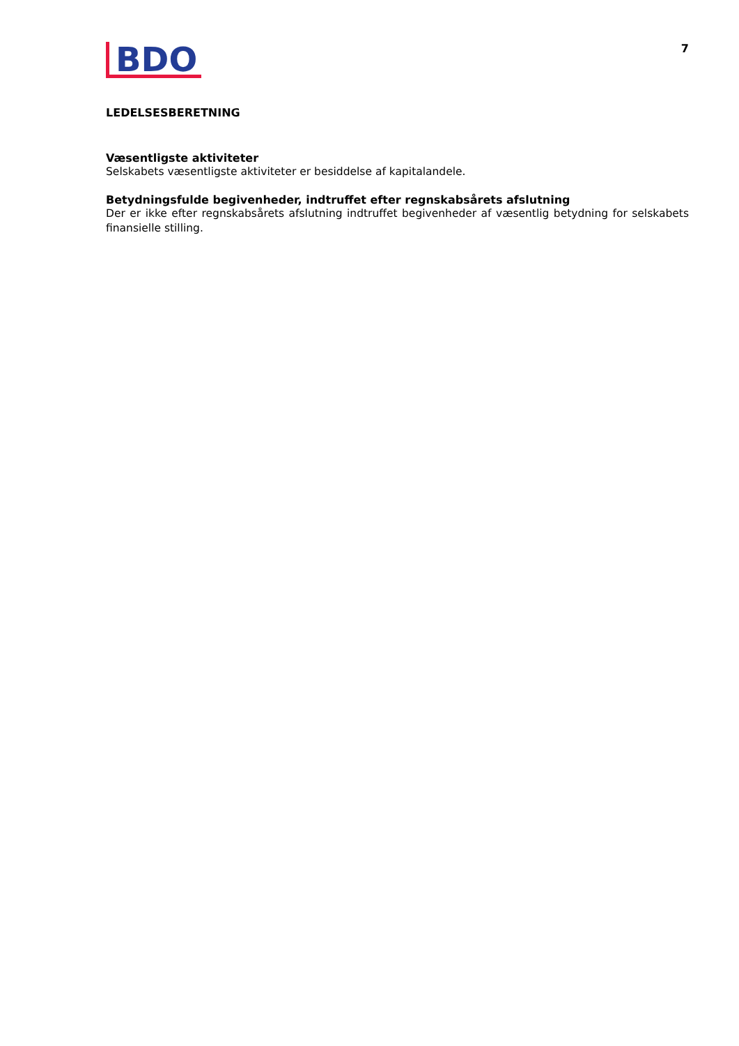BDO
7
LEDELSESBERETNING
Væsentligste aktiviteter
Selskabets væsentligste aktiviteter er besiddelse af kapitalandele.
Betydningsfulde begivenheder, indtruffet efter regnskabsårets afslutning
Der er ikke efter regnskabsårets afslutning indtruffet begivenheder af væsentlig betydning for selskabets finansielle stilling.